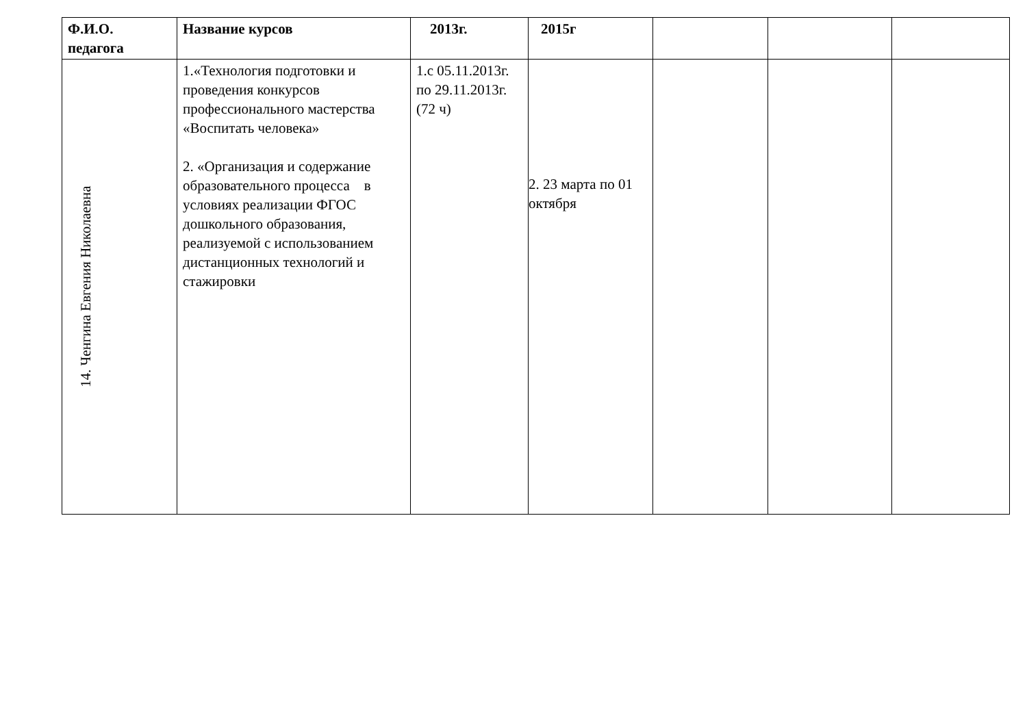| Ф.И.О. педагога | Название курсов | 2013г. | 2015г | | | |
| --- | --- | --- | --- | --- | --- | --- |
| 14. Ченгина Евгения Николаевна | 1.«Технология подготовки и проведения конкурсов профессионального мастерства «Воспитать человека» 2. «Организация и содержание образовательного процесса в условиях реализации ФГОС дошкольного образования, реализуемой с использованием дистанционных технологий и стажировки | 1.с 05.11.2013г. по 29.11.2013г. (72 ч) | 2. 23 марта по 01 октября | | | |